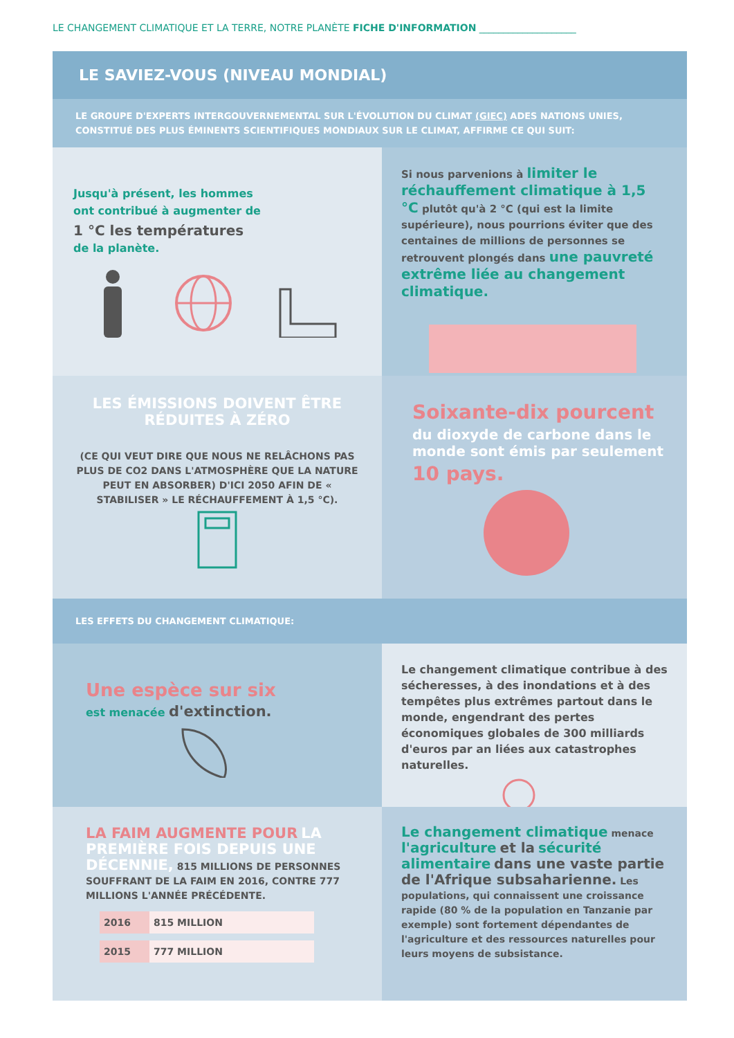LE CHANGEMENT CLIMATIQUE ET LA TERRE, NOTRE PLANÈTE FICHE D'INFORMATION ____________________
LE SAVIEZ-VOUS (NIVEAU MONDIAL)
LE GROUPE D'EXPERTS INTERGOUVERNEMENTAL SUR L'ÉVOLUTION DU CLIMAT (GIEC) ADES NATIONS UNIES, CONSTITUÉ DES PLUS ÉMINENTS SCIENTIFIQUES MONDIAUX SUR LE CLIMAT, AFFIRME CE QUI SUIT:
Jusqu'à présent, les hommes
ont contribué à augmenter de
1 °C les températures
de la planète.
Si nous parvenions à limiter le réchauffement climatique à 1,5 °C plutôt qu'à 2 °C (qui est la limite supérieure), nous pourrions éviter que des centaines de millions de personnes se retrouvent plongés dans une pauvreté extrême liée au changement climatique.
LES ÉMISSIONS DOIVENT ÊTRE RÉDUITES À ZÉRO
(CE QUI VEUT DIRE QUE NOUS NE RELÂCHONS PAS PLUS DE CO2 DANS L'ATMOSPHÈRE QUE LA NATURE PEUT EN ABSORBER) D'ICI 2050 AFIN DE « STABILISER » LE RÉCHAUFFEMENT À 1,5 °C).
Soixante-dix pourcent
du dioxyde de carbone dans le monde sont émis par seulement
10 pays.
LES EFFETS DU CHANGEMENT CLIMATIQUE:
Une espèce sur six
est menacée d'extinction.
Le changement climatique contribue à des sécheresses, à des inondations et à des tempêtes plus extrêmes partout dans le monde, engendrant des pertes économiques globales de 300 milliards d'euros par an liées aux catastrophes naturelles.
LA FAIM AUGMENTE POUR LA PREMIÈRE FOIS DEPUIS UNE DÉCENNIE, 815 MILLIONS DE PERSONNES SOUFFRANT DE LA FAIM EN 2016, CONTRE 777 MILLIONS L'ANNÉE PRÉCÉDENTE.
| 2016 | 815 MILLION |
| 2015 | 777 MILLION |
Le changement climatique menace l'agriculture et la sécurité alimentaire dans une vaste partie de l'Afrique subsaharienne. Les populations, qui connaissent une croissance rapide (80 % de la population en Tanzanie par exemple) sont fortement dépendantes de l'agriculture et des ressources naturelles pour leurs moyens de subsistance.